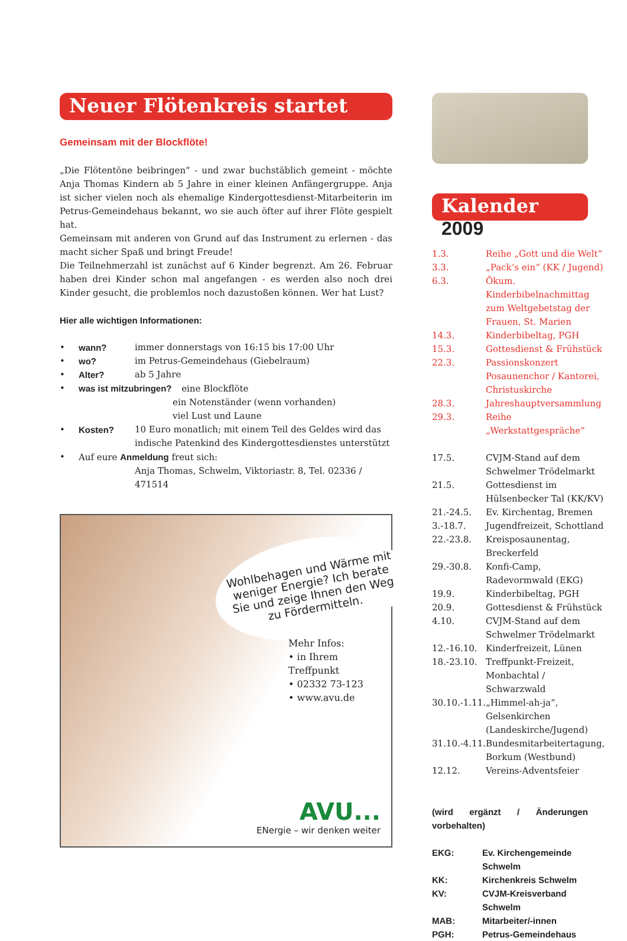Neuer Flötenkreis startet
Gemeinsam mit der Blockflöte!
„Die Flötentöne beibringen“ - und zwar buchstäblich gemeint - möchte Anja Thomas Kindern ab 5 Jahre in einer kleinen Anfängergruppe. Anja ist sicher vielen noch als ehemalige Kindergottesdienst-Mitarbeiterin im Petrus-Gemeindehaus bekannt, wo sie auch öfter auf ihrer Flöte gespielt hat.
Gemeinsam mit anderen von Grund auf das Instrument zu erlernen - das macht sicher Spaß und bringt Freude!
Die Teilnehmerzahl ist zunächst auf 6 Kinder begrenzt. Am 26. Februar haben drei Kinder schon mal angefangen - es werden also noch drei Kinder gesucht, die problemlos noch dazustoßen können. Wer hat Lust?
Hier alle wichtigen Informationen:
| • | wann? | immer donnerstags von 16:15 bis 17:00 Uhr |
| • | wo? | im Petrus-Gemeindehaus (Giebelraum) |
| • | Alter? | ab 5 Jahre |
| • | was ist mitzubringen? eine Blockflöte | |
| | | ein Notenständer (wenn vorhanden) viel Lust und Laune |
| • | Kosten? | 10 Euro monatlich; mit einem Teil des Geldes wird das indische Patenkind des Kindergottesdienstes unterstützt |
| • | Auf eure Anmeldung freut sich: | |
| | | Anja Thomas, Schwelm, Viktoriastr. 8, Tel. 02336 / 471514 |
Wohlbehagen und Wärme mit weniger Energie? Ich berate Sie und zeige Ihnen den Weg zu Fördermitteln.
Mehr Infos:
• in Ihrem Treffpunkt
• 02332 73-123
• www.avu.de
AVU...
ENergie – wir denken weiter
Kalender 2009
| 1.3. | Reihe „Gott und die Welt“ |
| 3.3. | „Pack‘s ein“ (KK / Jugend) |
| 6.3. | Ökum. Kinderbibelnachmittag zum Weltgebetstag der Frauen, St. Marien |
| 14.3. | Kinderbibeltag, PGH |
| 15.3. | Gottesdienst & Frühstück |
| 22.3. | Passionskonzert Posaunenchor / Kantorei, Christuskirche |
| 28.3. | Jahreshauptversammlung |
| 29.3. | Reihe „Werkstattgespräche“ |
| 17.5. | CVJM-Stand auf dem Schwelmer Trödelmarkt |
| 21.5. | Gottesdienst im Hülsenbecker Tal (KK/KV) |
| 21.-24.5. | Ev. Kirchentag, Bremen |
| 3.-18.7. | Jugendfreizeit, Schottland |
| 22.-23.8. | Kreisposaunentag, Breckerfeld |
| 29.-30.8. | Konfi-Camp, Radevormwald (EKG) |
| 19.9. | Kinderbibeltag, PGH |
| 20.9. | Gottesdienst & Frühstück |
| 4.10. | CVJM-Stand auf dem Schwelmer Trödelmarkt |
| 12.-16.10. | Kinderfreizeit, Lünen |
| 18.-23.10. | Treffpunkt-Freizeit, Monbachtal / Schwarzwald |
| 30.10.-1.11. | „Himmel-ah-ja“, Gelsenkirchen (Landeskirche/Jugend) |
| 31.10.-4.11. | Bundesmitarbeitertagung, Borkum (Westbund) |
| 12.12. | Vereins-Adventsfeier |
(wird ergänzt / Änderungen vorbehalten)
| EKG: | Ev. Kirchengemeinde Schwelm |
| KK: | Kirchenkreis Schwelm |
| KV: | CVJM-Kreisverband Schwelm |
| MAB: | Mitarbeiter/-innen |
| PGH: | Petrus-Gemeindehaus |